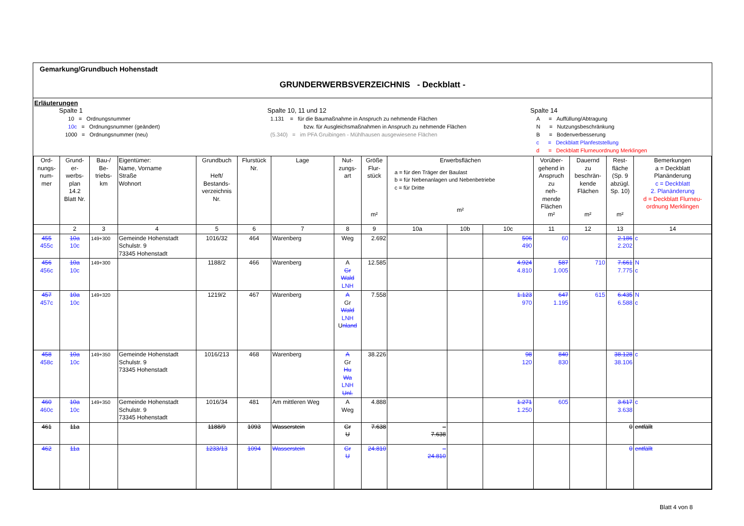Gemarkung/Grundbuch Hohenstadt
GRUNDERWERBSVERZEICHNIS - Deckblatt -
Erläuterungen
Spalte 1
10 = Ordnungsnummer
10c = Ordnungsnummer (geändert)
1000 = Ordnungsnummer (neu)
Spalte 10, 11 und 12
1.131 = für die Baumaßnahme in Anspruch zu nehmende Flächen
bzw. für Ausgleichsmaßnahmen in Anspruch zu nehmende Flächen
(5.340) = im PFA Gruibingen - Mühlhausen ausgewiesene Flächen
Spalte 14
A = Auffüllung/Abtragung
N = Nutzungsbeschränkung
B = Bodenverbesserung
c = Deckblatt Planfeststellung
d = Deckblatt Flurneuordnung Merklingen
| Ord- nungs- num- mer | Grund- er- werbs- plan 14.2 Blatt Nr. | Bau-/ Be- triebs- km | Eigentümer: Name, Vorname Straße Wohnort | Grundbuch Heft/ Bestands- verzeichnis Nr. | Flurstück Nr. | Lage | Nut- zungs- art | Größe Flur- stück m² | Erwerbsflächen a = für den Träger der Baulast b = für Nebenanlagen und Nebenbetriebe c = für Dritte m² | | | Vorüber- gehend in Anspruch zu neh- mende Flächen m² | Dauernd zu beschrän- kende Flächen m² | Rest- fläche (Sp. 9 abzügl. Sp. 10) m² | Bemerkungen a = Deckblatt Planänderung c = Deckblatt 2. Planänderung d = Deckblatt Flurneu- ordnung Merklingen |
| --- | --- | --- | --- | --- | --- | --- | --- | --- | --- | --- | --- | --- | --- | --- | --- |
| | 2 | 3 | 4 | 5 | 6 | 7 | 8 | 9 | 10a | 10b | 10c | 11 | 12 | 13 | 14 |
| 455 455c | 10a 10c | 149+300 | Gemeinde Hohenstadt Schulstr. 9 73345 Hohenstadt | 1016/32 | 464 | Warenberg | Weg | 2.692 | | | 506 490 | 60 | | 2.186 2.202 | c |
| 456 456c | 10a 10c | 149+300 | | 1188/2 | 466 | Warenberg | A Gr Wald LNH | 12.585 | | | 4.924 4.810 | 587 1.005 | 710 | 7.661 7.775 | N c |
| 457 457c | 10a 10c | 149+320 | | 1219/2 | 467 | Warenberg | A Gr Wald LNH U nland | 7.558 | | | 1.123 970 | 647 1.195 | 615 | 6.435 6.588 | N c |
| 458 458c | 10a 10c | 149+350 | Gemeinde Hohenstadt Schulstr. 9 73345 Hohenstadt | 1016/213 | 468 | Warenberg | A Gr Hu Wa LNH Unl. | 38.226 | | | 98 120 | 840 830 | | 38.128 38.106 | c |
| 460 460c | 10a 10c | 149+350 | Gemeinde Hohenstadt Schulstr. 9 73345 Hohenstadt | 1016/34 | 481 | Am mittleren Weg | A Weg | 4.888 | | | 1.271 1.250 | 605 | | 3.617 3.638 | c |
| 461 | 11a | | | 1188/9 | 1093 | Wasserstein | Gr U | 7.638 | – 7.638 | | | | | 0 | entfällt |
| 462 | 11a | | | 1233/13 | 1094 | Wasserstein | Gr U | 24.810 | – 24.810 | | | | | 0 | entfällt |
Blatt 4 von 8